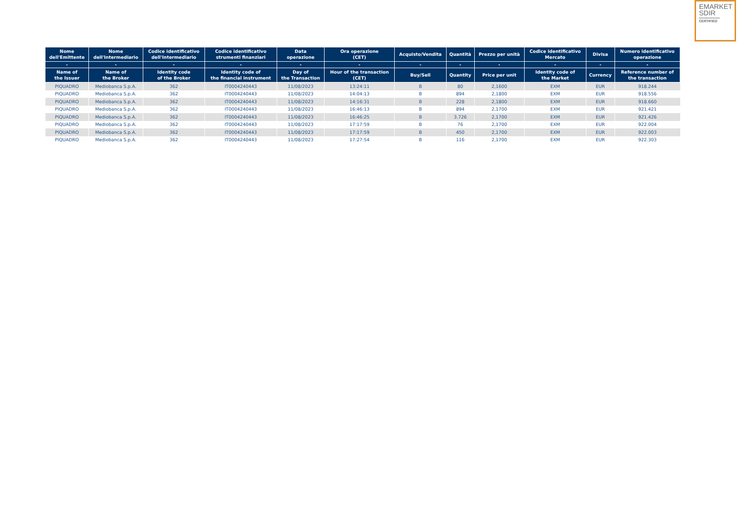EMARKET
SDIR
CERTIFIED
| Nome dell'Emittente | Nome dell'Intermediario | Codice identificativo dell'Intermediario | Codice identificativo strumenti finanziari | Data operazione | Ora operazione (CET) | Acquisto/Vendita | Quantità | Prezzo per unità | Codice identificativo Mercato | Divisa | Numero identificativo operazione |
| --- | --- | --- | --- | --- | --- | --- | --- | --- | --- | --- | --- |
| - | - | - | - | - | - | - | - | - | - | - | - |
| Name of the Issuer | Name of the Broker | Identity code of the Broker | Identity code of the financial instrument | Day of the Transaction | Hour of the transaction (CET) | Buy/Sell | Quantity | Price per unit | Identity code of the Market | Currency | Reference number of the transaction |
| PIQUADRO | Mediobanca S.p.A. | 362 | IT0004240443 | 11/08/2023 | 13:24:11 | B | 80 | 2,1600 | EXM | EUR | 918.244 |
| PIQUADRO | Mediobanca S.p.A. | 362 | IT0004240443 | 11/08/2023 | 14:04:13 | B | 894 | 2,1800 | EXM | EUR | 918.556 |
| PIQUADRO | Mediobanca S.p.A. | 362 | IT0004240443 | 11/08/2023 | 14:16:31 | B | 228 | 2,1800 | EXM | EUR | 918.660 |
| PIQUADRO | Mediobanca S.p.A. | 362 | IT0004240443 | 11/08/2023 | 16:46:13 | B | 894 | 2,1700 | EXM | EUR | 921.421 |
| PIQUADRO | Mediobanca S.p.A. | 362 | IT0004240443 | 11/08/2023 | 16:46:25 | B | 3.726 | 2,1700 | EXM | EUR | 921.426 |
| PIQUADRO | Mediobanca S.p.A. | 362 | IT0004240443 | 11/08/2023 | 17:17:59 | B | 76 | 2,1700 | EXM | EUR | 922.004 |
| PIQUADRO | Mediobanca S.p.A. | 362 | IT0004240443 | 11/08/2023 | 17:17:59 | B | 450 | 2,1700 | EXM | EUR | 922.003 |
| PIQUADRO | Mediobanca S.p.A. | 362 | IT0004240443 | 11/08/2023 | 17:27:54 | B | 116 | 2,1700 | EXM | EUR | 922.303 |